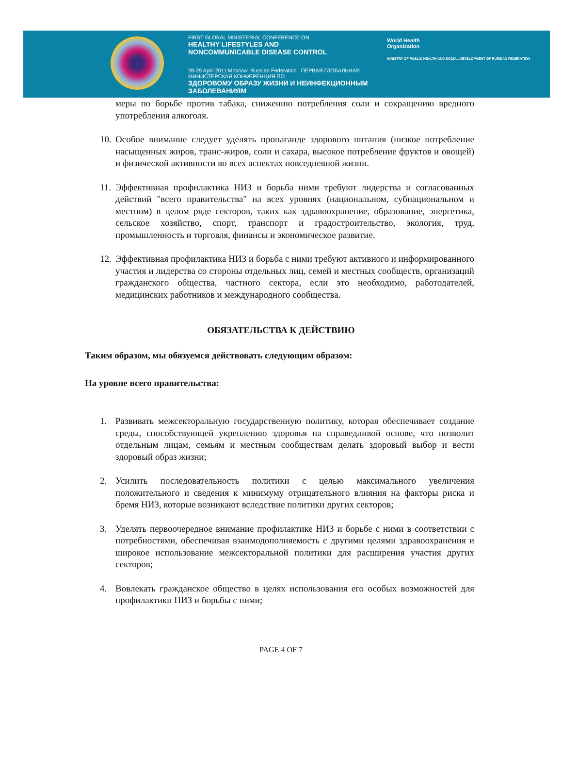FIRST GLOBAL MINISTERIAL CONFERENCE ON
HEALTHY LIFESTYLES AND
NONCOMMUNICABLE DISEASE CONTROL
28-29 April 2011 Moscow, Russian Federation ПЕРВАЯ ГЛОБАЛЬНАЯ МИНИСТЕРСКАЯ КОНФЕРЕНЦИЯ ПО
ЗДОРОВОМУ ОБРАЗУ ЖИЗНИ И НЕИНФЕКЦИОННЫМ ЗАБОЛЕВАНИЯМ
World Health
Organization
MINISTRY OF PUBLIC HEALTH AND SOCIAL DEVELOPMENT OF RUSSIAN FEDERATION
меры по борьбе против табака, снижению потребления соли и сокращению вредного употребления алкоголя.
10. Особое внимание следует уделять пропаганде здорового питания (низкое потребление насыщенных жиров, транс-жиров, соли и сахара, высокое потребление фруктов и овощей) и физической активности во всех аспектах повседневной жизни.
11. Эффективная профилактика НИЗ и борьба ними требуют лидерства и согласованных действий "всего правительства" на всех уровнях (национальном, субнациональном и местном) в целом ряде секторов, таких как здравоохранение, образование, энергетика, сельское хозяйство, спорт, транспорт и градостроительство, экология, труд, промышленность и торговля, финансы и экономическое развитие.
12. Эффективная профилактика НИЗ и борьба с ними требуют активного и информированного участия и лидерства со стороны отдельных лиц, семей и местных сообществ, организаций гражданского общества, частного сектора, если это необходимо, работодателей, медицинских работников и международного сообщества.
ОБЯЗАТЕЛЬСТВА К ДЕЙСТВИЮ
Таким образом, мы обязуемся действовать следующим образом:
На уровне всего правительства:
1. Развивать межсекторальную государственную политику, которая обеспечивает создание среды, способствующей укреплению здоровья на справедливой основе, что позволит отдельным лицам, семьям и местным сообществам делать здоровый выбор и вести здоровый образ жизни;
2. Усилить последовательность политики с целью максимального увеличения положительного и сведения к минимуму отрицательного влияния на факторы риска и бремя НИЗ, которые возникают вследствие политики других секторов;
3. Уделять первоочередное внимание профилактике НИЗ и борьбе с ними в соответствии с потребностями, обеспечивая взаимодополняемость с другими целями здравоохранения и широкое использование межсекторальной политики для расширения участия других секторов;
4. Вовлекать гражданское общество в целях использования его особых возможностей для профилактики НИЗ и борьбы с ними;
PAGE 4 OF 7